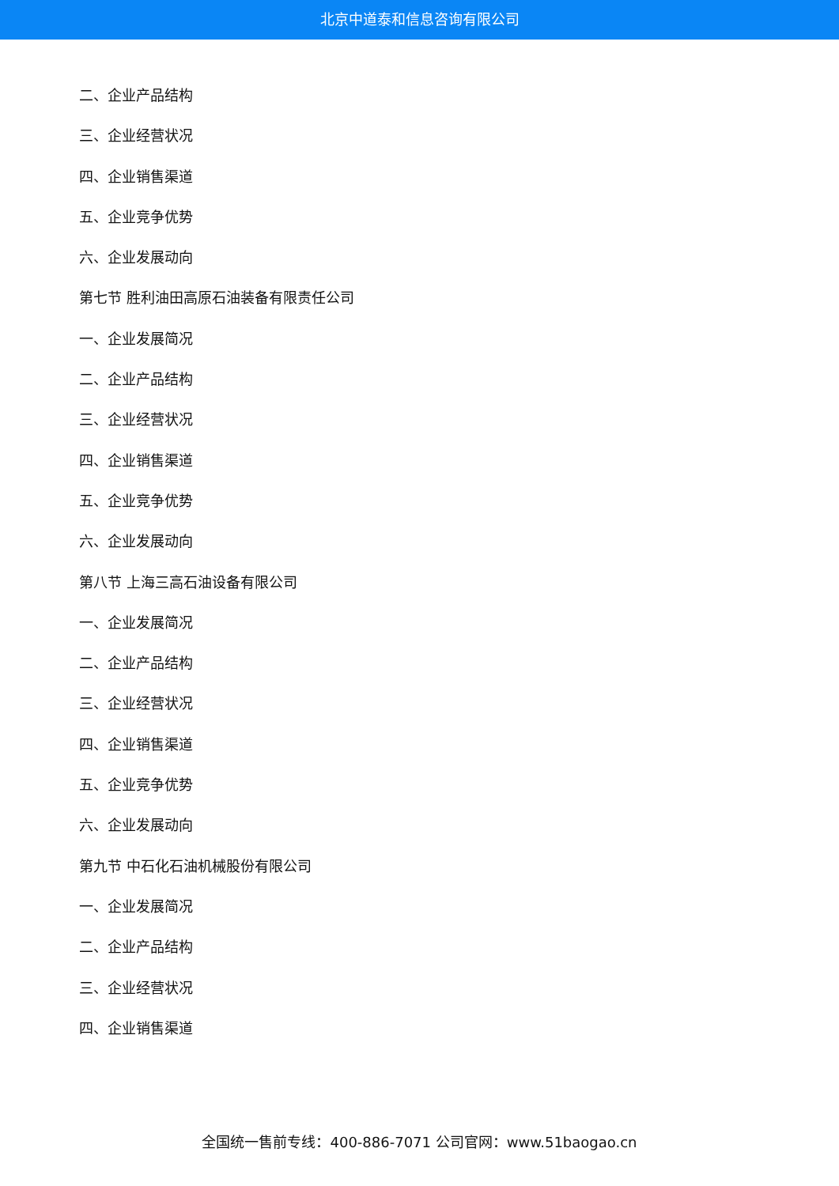北京中道泰和信息咨询有限公司
二、企业产品结构
三、企业经营状况
四、企业销售渠道
五、企业竞争优势
六、企业发展动向
第七节 胜利油田高原石油装备有限责任公司
一、企业发展简况
二、企业产品结构
三、企业经营状况
四、企业销售渠道
五、企业竞争优势
六、企业发展动向
第八节 上海三高石油设备有限公司
一、企业发展简况
二、企业产品结构
三、企业经营状况
四、企业销售渠道
五、企业竞争优势
六、企业发展动向
第九节 中石化石油机械股份有限公司
一、企业发展简况
二、企业产品结构
三、企业经营状况
四、企业销售渠道
全国统一售前专线：400-886-7071 公司官网：www.51baogao.cn